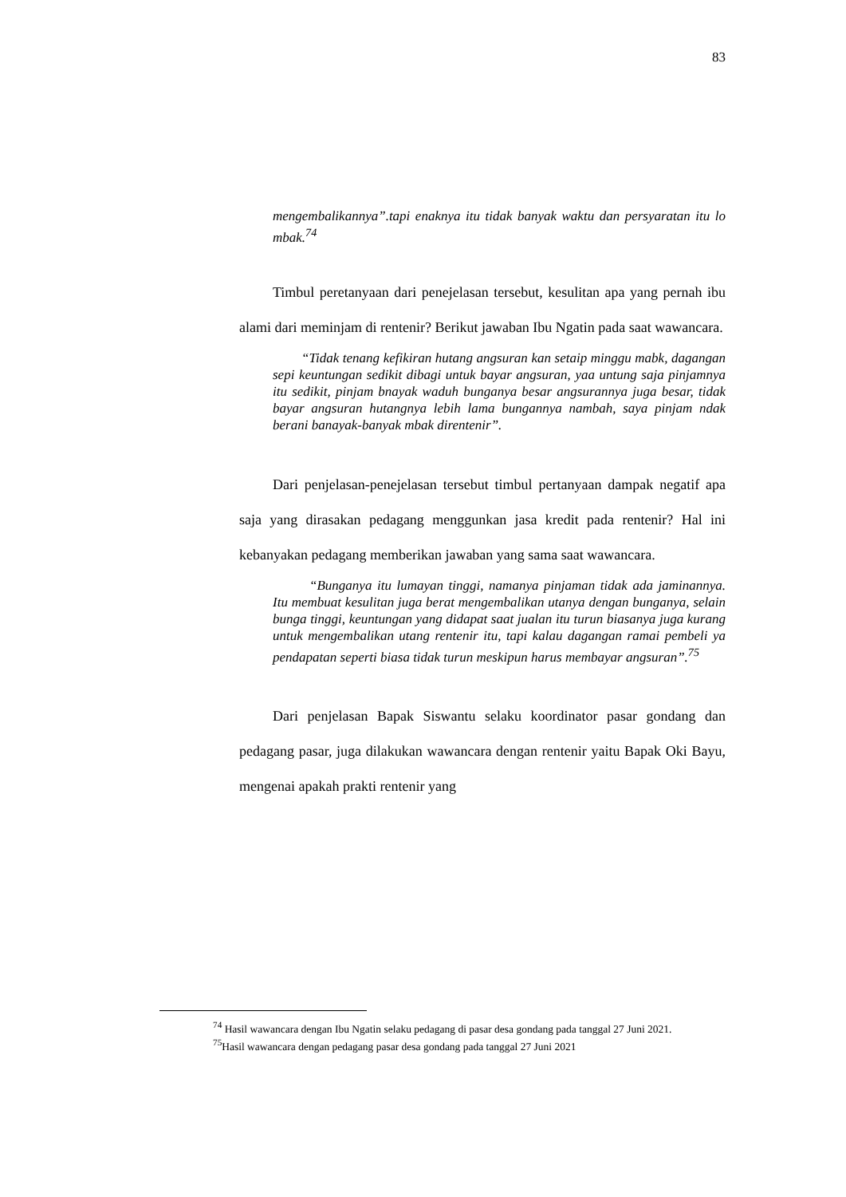83
mengembalikannya”.tapi enaknya itu tidak banyak waktu dan persyaratan itu lo mbak.<sup>74</sup>
Timbul peretanyaan dari penejelasan tersebut, kesulitan apa yang pernah ibu alami dari meminjam di rentenir? Berikut jawaban Ibu Ngatin pada saat wawancara.
“Tidak tenang kefikiran hutang angsuran kan setaip minggu mabk, dagangan sepi keuntungan sedikit dibagi untuk bayar angsuran, yaa untung saja pinjamnya itu sedikit, pinjam bnayak waduh bunganya besar angsurannya juga besar, tidak bayar angsuran hutangnya lebih lama bungannya nambah, saya pinjam ndak berani banayak-banyak mbak direntenir”.
Dari penjelasan-penejelasan tersebut timbul pertanyaan dampak negatif apa saja yang dirasakan pedagang menggunkan jasa kredit pada rentenir? Hal ini kebanyakan pedagang memberikan jawaban yang sama saat wawancara.
“Bunganya itu lumayan tinggi, namanya pinjaman tidak ada jaminannya. Itu membuat kesulitan juga berat mengembalikan utanya dengan bunganya, selain bunga tinggi, keuntungan yang didapat saat jualan itu turun biasanya juga kurang untuk mengembalikan utang rentenir itu, tapi kalau dagangan ramai pembeli ya pendapatan seperti biasa tidak turun meskipun harus membayar angsuran”.<sup>75</sup>
Dari penjelasan Bapak Siswantu selaku koordinator pasar gondang dan pedagang pasar, juga dilakukan wawancara dengan rentenir yaitu Bapak Oki Bayu, mengenai apakah prakti rentenir yang
<sup>74</sup> Hasil wawancara dengan Ibu Ngatin selaku pedagang di pasar desa gondang pada tanggal 27 Juni 2021.
<sup>75</sup> Hasil wawancara dengan pedagang pasar desa gondang pada tanggal 27 Juni 2021